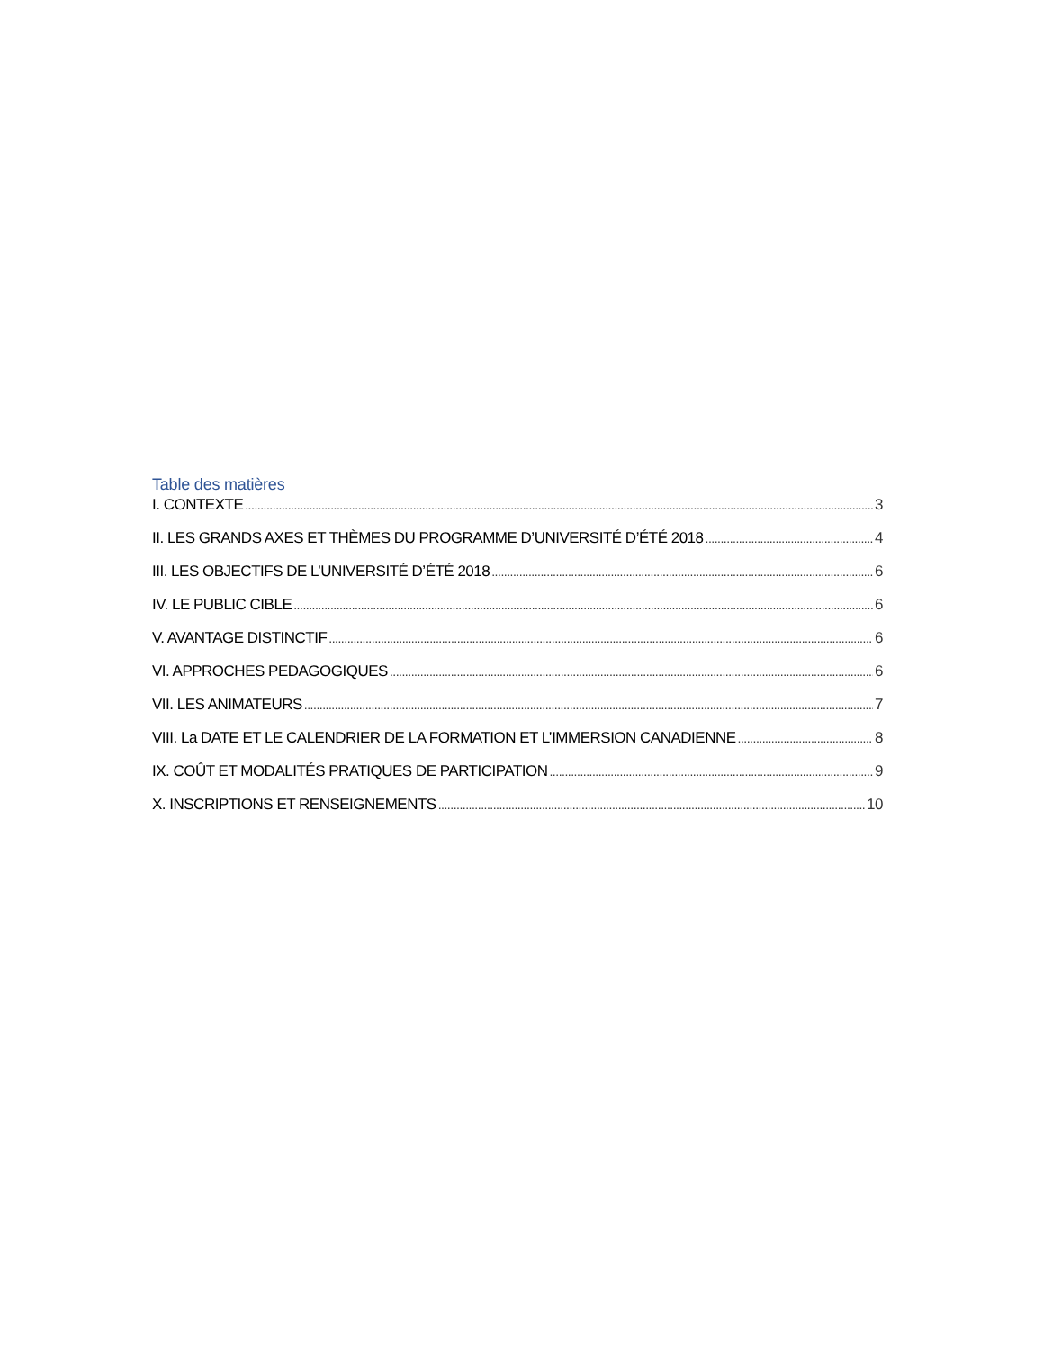Table des matières
I. CONTEXTE 3
II. LES GRANDS AXES ET THÈMES DU PROGRAMME D’UNIVERSITÉ D’ÉTÉ 2018 4
III. LES OBJECTIFS DE L’UNIVERSITÉ D’ÉTÉ 2018 6
IV. LE PUBLIC CIBLE 6
V. AVANTAGE DISTINCTIF 6
VI. APPROCHES PEDAGOGIQUES 6
VII. LES ANIMATEURS 7
VIII. La DATE ET LE CALENDRIER DE LA FORMATION ET L’IMMERSION CANADIENNE 8
IX. COÛT ET MODALITÉS PRATIQUES DE PARTICIPATION 9
X. INSCRIPTIONS ET RENSEIGNEMENTS 10